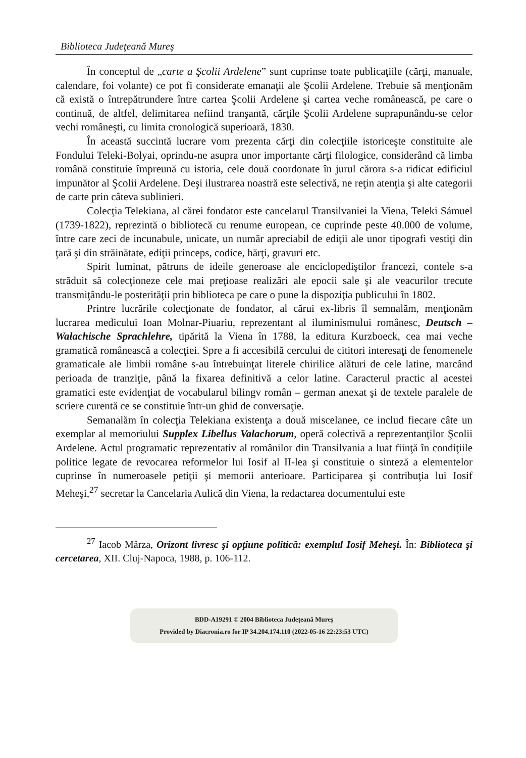Biblioteca Judeţeană Mureş
În conceptul de „carte a Şcolii Ardelene” sunt cuprinse toate publicaţiile (cărţi, manuale, calendare, foi volante) ce pot fi considerate emanaţii ale Şcolii Ardelene. Trebuie să menţionăm că există o întrepătrundere între cartea Şcolii Ardelene şi cartea veche românească, pe care o continuă, de altfel, delimitarea nefiind tranşantă, cărţile Şcolii Ardelene suprapunându-se celor vechi româneşti, cu limita cronologică superioară, 1830.
În această succintă lucrare vom prezenta cărţi din colecţiile istoriceşte constituite ale Fondului Teleki-Bolyai, oprindu-ne asupra unor importante cărţi filologice, considerând că limba română constituie împreună cu istoria, cele două coordonate în jurul cărora s-a ridicat edificiul impunător al Şcolii Ardelene. Deşi ilustrarea noastră este selectivă, ne reţin atenţia şi alte categorii de carte prin câteva sublinieri.
Colecţia Telekiana, al cărei fondator este cancelarul Transilvaniei la Viena, Teleki Sámuel (1739-1822), reprezintă o bibliotecă cu renume european, ce cuprinde peste 40.000 de volume, între care zeci de incunabule, unicate, un număr apreciabil de ediţii ale unor tipografi vestiţi din ţară şi din străinătate, ediţii princeps, codice, hărţi, gravuri etc.
Spirit luminat, pătruns de ideile generoase ale enciclopediştilor francezi, contele s-a străduit să colecţioneze cele mai preţioase realizări ale epocii sale şi ale veacurilor trecute transmiţându-le posterităţii prin biblioteca pe care o pune la dispoziţia publicului în 1802.
Printre lucrările colecţionate de fondator, al cărui ex-libris îl semnalăm, menţionăm lucrarea medicului Ioan Molnar-Piuariu, reprezentant al iluminismului românesc, Deutsch – Walachische Sprachlehre, tipărită la Viena în 1788, la editura Kurzboeck, cea mai veche gramatică românească a colecţiei. Spre a fi accesibilă cercului de cititori interesaţi de fenomenele gramaticale ale limbii române s-au întrebuinţat literele chirilice alături de cele latine, marcând perioada de tranziţie, până la fixarea definitivă a celor latine. Caracterul practic al acestei gramatici este evidenţiat de vocabularul bilingv român – german anexat şi de textele paralele de scriere curentă ce se constituie într-un ghid de conversaţie.
Semanalăm în colecţia Telekiana existenţa a două miscelanee, ce includ fiecare câte un exemplar al memoriului Supplex Libellus Valachorum, operă colectivă a reprezentanţilor Şcolii Ardelene. Actul programatic reprezentativ al românilor din Transilvania a luat fiinţă în condiţiile politice legate de revocarea reformelor lui Iosif al II-lea şi constituie o sinteză a elementelor cuprinse în numeroasele petiţii şi memorii anterioare. Participarea şi contribuţia lui Iosif Meheşi,<sup>27</sup> secretar la Cancelaria Aulică din Viena, la redactarea documentului este
<sup>27</sup> Iacob Mârza, Orizont livresc şi opţiune politică: exemplul Iosif Meheşi. În: Biblioteca şi cercetarea, XII. Cluj-Napoca, 1988, p. 106-112.
BDD-A19291 © 2004 Biblioteca Județeană Mureș
Provided by Diacronia.ro for IP 34.204.174.110 (2022-05-16 22:23:53 UTC)